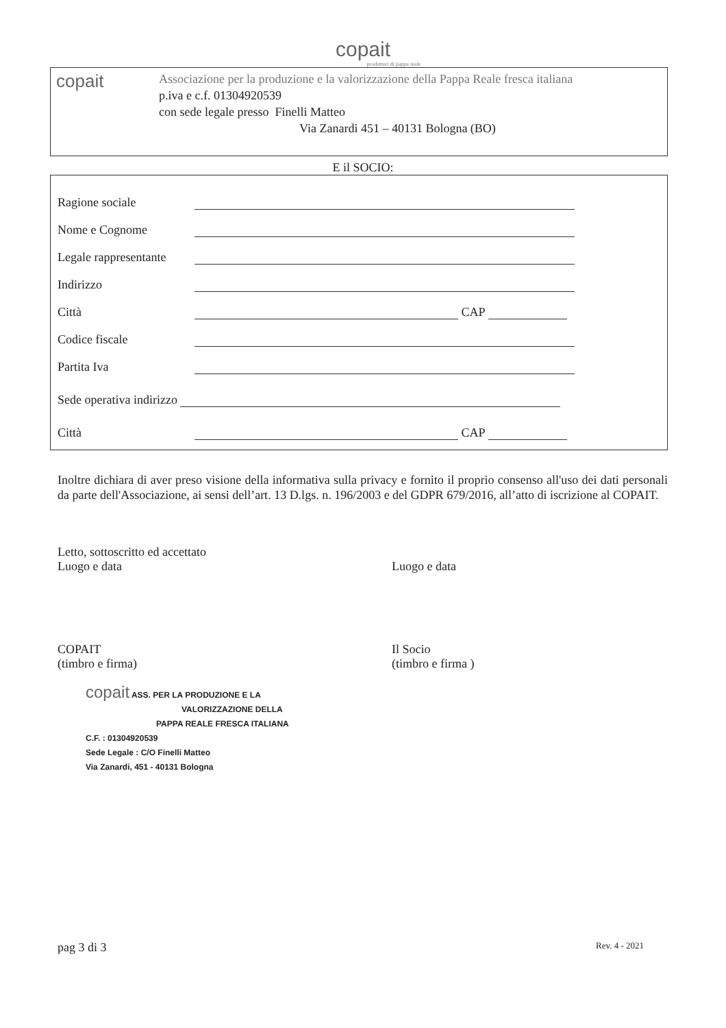copait
produttori di pappa reale
copait
Associazione per la produzione e la valorizzazione della Pappa Reale fresca italiana
p.iva e c.f. 01304920539
con sede legale presso Finelli Matteo
Via Zanardi 451 – 40131 Bologna (BO)
E il SOCIO:
Ragione sociale
Nome e Cognome
Legale rappresentante
Indirizzo
Città CAP
Codice fiscale
Partita Iva
Sede operativa indirizzo
Città CAP
Inoltre dichiara di aver preso visione della informativa sulla privacy e fornito il proprio consenso all'uso dei dati personali da parte dell'Associazione, ai sensi dell’art. 13 D.lgs. n. 196/2003 e del GDPR 679/2016, all’atto di iscrizione al COPAIT.
Letto, sottoscritto ed accettato
Luogo e data
Luogo e data
COPAIT
(timbro e firma)
Il Socio
(timbro e firma )
copait ASS. PER LA PRODUZIONE E LA
VALORIZZAZIONE DELLA
PAPPA REALE FRESCA ITALIANA
C.F. : 01304920539
Sede Legale : C/O Finelli Matteo
Via Zanardi, 451 - 40131 Bologna
pag 3 di 3 Rev. 4 - 2021